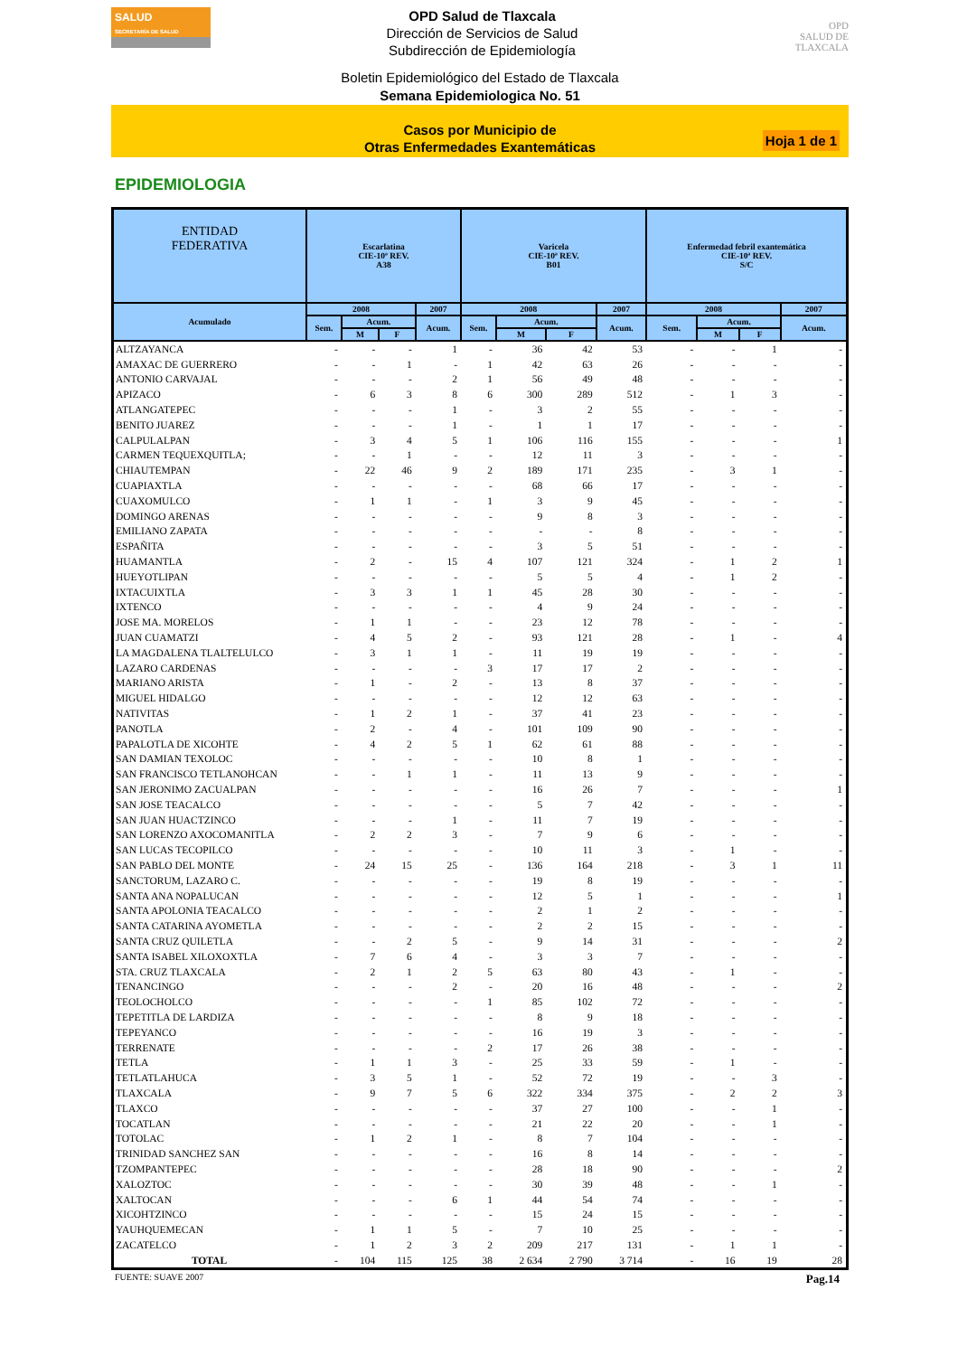SALUD
SECRETARÍA DE SALUD
OPD Salud de Tlaxcala
Dirección de Servicios de Salud
Subdirección de Epidemiología
OPD
SALUD DE TLAXCALA
Boletin Epidemiológico del Estado de Tlaxcala
Semana Epidemiologica No. 51
Casos por Municipio de
Otras Enfermedades Exantemáticas
Hoja 1 de 1
EPIDEMIOLOGIA
| ENTIDAD FEDERATIVA | Escarlatina CIE-10ª REV. A38 | | | | Varicela CIE-10ª REV. B01 | | | | Enfermedad febril exantemática CIE-10ª REV. S/C | | | |
| --- | --- | --- | --- | --- | --- | --- | --- | --- | --- | --- | --- | --- |
| Acumulado | 2008 | | | 2007 | 2008 | | | 2007 | 2008 | | | 2007 |
| | Sem. | Acum. | | Acum. | Sem. | Acum. | | Acum. | Sem. | Acum. | | Acum. |
| | | M | F | | | M | F | | | M | F | |
| ALTZAYANCA | - | - | - | 1 | - | 36 | 42 | 53 | - | - | 1 | - |
| AMAXAC DE GUERRERO | - | - | 1 | - | 1 | 42 | 63 | 26 | - | - | - | - |
| ANTONIO CARVAJAL | - | - | - | 2 | 1 | 56 | 49 | 48 | - | - | - | - |
| APIZACO | - | 6 | 3 | 8 | 6 | 300 | 289 | 512 | - | 1 | 3 | - |
| ATLANGATEPEC | - | - | - | 1 | - | 3 | 2 | 55 | - | - | - | - |
| BENITO JUAREZ | - | - | - | 1 | - | 1 | 1 | 17 | - | - | - | - |
| CALPULALPAN | - | 3 | 4 | 5 | 1 | 106 | 116 | 155 | - | - | - | 1 |
| CARMEN TEQUEXQUITLA; | - | - | 1 | - | - | 12 | 11 | 3 | - | - | - | - |
| CHIAUTEMPAN | - | 22 | 46 | 9 | 2 | 189 | 171 | 235 | - | 3 | 1 | - |
| CUAPIAXTLA | - | - | - | - | - | 68 | 66 | 17 | - | - | - | - |
| CUAXOMULCO | - | 1 | 1 | - | 1 | 3 | 9 | 45 | - | - | - | - |
| DOMINGO ARENAS | - | - | - | - | - | 9 | 8 | 3 | - | - | - | - |
| EMILIANO ZAPATA | - | - | - | - | - | - | - | 8 | - | - | - | - |
| ESPAÑITA | - | - | - | - | - | 3 | 5 | 51 | - | - | - | - |
| HUAMANTLA | - | 2 | - | 15 | 4 | 107 | 121 | 324 | - | 1 | 2 | 1 |
| HUEYOTLIPAN | - | - | - | - | - | 5 | 5 | 4 | - | 1 | 2 | - |
| IXTACUIXTLA | - | 3 | 3 | 1 | 1 | 45 | 28 | 30 | - | - | - | - |
| IXTENCO | - | - | - | - | - | 4 | 9 | 24 | - | - | - | - |
| JOSE MA. MORELOS | - | 1 | 1 | - | - | 23 | 12 | 78 | - | - | - | - |
| JUAN CUAMATZI | - | 4 | 5 | 2 | - | 93 | 121 | 28 | - | 1 | - | 4 |
| LA MAGDALENA TLALTELULCO | - | 3 | 1 | 1 | - | 11 | 19 | 19 | - | - | - | - |
| LAZARO CARDENAS | - | - | - | - | 3 | 17 | 17 | 2 | - | - | - | - |
| MARIANO ARISTA | - | 1 | - | 2 | - | 13 | 8 | 37 | - | - | - | - |
| MIGUEL HIDALGO | - | - | - | - | - | 12 | 12 | 63 | - | - | - | - |
| NATIVITAS | - | 1 | 2 | 1 | - | 37 | 41 | 23 | - | - | - | - |
| PANOTLA | - | 2 | - | 4 | - | 101 | 109 | 90 | - | - | - | - |
| PAPALOTLA DE XICOHTE | - | 4 | 2 | 5 | 1 | 62 | 61 | 88 | - | - | - | - |
| SAN DAMIAN TEXOLOC | - | - | - | - | - | 10 | 8 | 1 | - | - | - | - |
| SAN FRANCISCO TETLANOHCAN | - | - | 1 | 1 | - | 11 | 13 | 9 | - | - | - | - |
| SAN JERONIMO ZACUALPAN | - | - | - | - | - | 16 | 26 | 7 | - | - | - | 1 |
| SAN JOSE TEACALCO | - | - | - | - | - | 5 | 7 | 42 | - | - | - | - |
| SAN JUAN HUACTZINCO | - | - | - | 1 | - | 11 | 7 | 19 | - | - | - | - |
| SAN LORENZO AXOCOMANITLA | - | 2 | 2 | 3 | - | 7 | 9 | 6 | - | - | - | - |
| SAN LUCAS TECOPILCO | - | - | - | - | - | 10 | 11 | 3 | - | 1 | - | - |
| SAN PABLO DEL MONTE | - | 24 | 15 | 25 | - | 136 | 164 | 218 | - | 3 | 1 | 11 |
| SANCTORUM, LAZARO C. | - | - | - | - | - | 19 | 8 | 19 | - | - | - | - |
| SANTA ANA NOPALUCAN | - | - | - | - | - | 12 | 5 | 1 | - | - | - | 1 |
| SANTA APOLONIA TEACALCO | - | - | - | - | - | 2 | 1 | 2 | - | - | - | - |
| SANTA CATARINA AYOMETLA | - | - | - | - | - | 2 | 2 | 15 | - | - | - | - |
| SANTA CRUZ QUILETLA | - | - | 2 | 5 | - | 9 | 14 | 31 | - | - | - | 2 |
| SANTA ISABEL XILOXOXTLA | - | 7 | 6 | 4 | - | 3 | 3 | 7 | - | - | - | - |
| STA. CRUZ TLAXCALA | - | 2 | 1 | 2 | 5 | 63 | 80 | 43 | - | 1 | - | - |
| TENANCINGO | - | - | - | 2 | - | 20 | 16 | 48 | - | - | - | 2 |
| TEOLOCHOLCO | - | - | - | - | 1 | 85 | 102 | 72 | - | - | - | - |
| TEPETITLA DE LARDIZA | - | - | - | - | - | 8 | 9 | 18 | - | - | - | - |
| TEPEYANCO | - | - | - | - | - | 16 | 19 | 3 | - | - | - | - |
| TERRENATE | - | - | - | - | 2 | 17 | 26 | 38 | - | - | - | - |
| TETLA | - | 1 | 1 | 3 | - | 25 | 33 | 59 | - | 1 | - | - |
| TETLATLAHUCA | - | 3 | 5 | 1 | - | 52 | 72 | 19 | - | - | 3 | - |
| TLAXCALA | - | 9 | 7 | 5 | 6 | 322 | 334 | 375 | - | 2 | 2 | 3 |
| TLAXCO | - | - | - | - | - | 37 | 27 | 100 | - | - | 1 | - |
| TOCATLAN | - | - | - | - | - | 21 | 22 | 20 | - | - | 1 | - |
| TOTOLAC | - | 1 | 2 | 1 | - | 8 | 7 | 104 | - | - | - | - |
| TRINIDAD SANCHEZ SAN | - | - | - | - | - | 16 | 8 | 14 | - | - | - | - |
| TZOMPANTEPEC | - | - | - | - | - | 28 | 18 | 90 | - | - | - | 2 |
| XALOZTOC | - | - | - | - | - | 30 | 39 | 48 | - | - | 1 | - |
| XALTOCAN | - | - | - | 6 | 1 | 44 | 54 | 74 | - | - | - | - |
| XICOHTZINCO | - | - | - | - | - | 15 | 24 | 15 | - | - | - | - |
| YAUHQUEMECAN | - | 1 | 1 | 5 | - | 7 | 10 | 25 | - | - | - | - |
| ZACATELCO | - | 1 | 2 | 3 | 2 | 209 | 217 | 131 | - | 1 | 1 | - |
| TOTAL | - | 104 | 115 | 125 | 38 | 2 634 | 2 790 | 3 714 | - | 16 | 19 | 28 |
FUENTE: SUAVE 2007 Pag.14